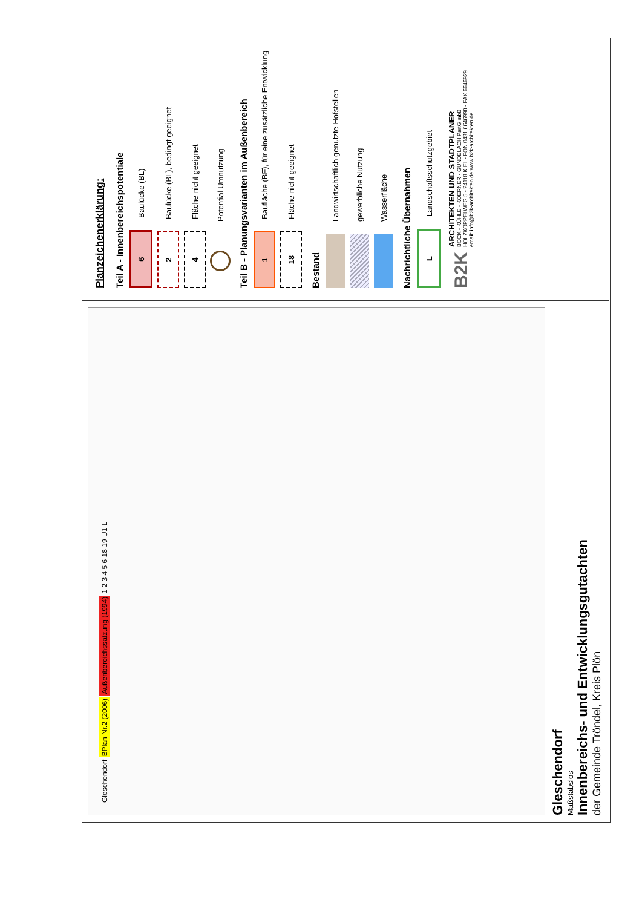Gleschendorf BPlan Nr.2 (2006) Außenbereichssatzung (1994) 1 2 3 4 5 6 18 19 U1 L
Gleschendorf
Maßstabslos
Innenbereichs- und Entwicklungsgutachten
der Gemeinde Tröndel, Kreis Plön
Planzeichenerklärung:
Teil A - Innenbereichspotentiale
6
Baulücke (BL)
2
Baulücke (BL), bedingt geeignet
4
Fläche nicht geeignet
Potential Umnutzung
Teil B - Planungsvarianten im Außenbereich
1
Baufläche (BF), für eine zusätzliche Entwicklung
18
Fläche nicht geeignet
Bestand
Landwirtschaftlich genutzte Hofstellen
gewerbliche Nutzung
Wasserfläche
Nachrichtliche Übernahmen
L
Landschaftsschutzgebiet
B2K
ARCHITEKTEN UND STADTPLANER
BOCK - KÜHLE - KOERNER - GUNDELACH PartG mbB
HOLZKOPPELWEG 5 - 24118 KIEL - FON 0431 6646990 - FAX 6646929
email: info@b2k-architekten.de www.b2k-architekten.de